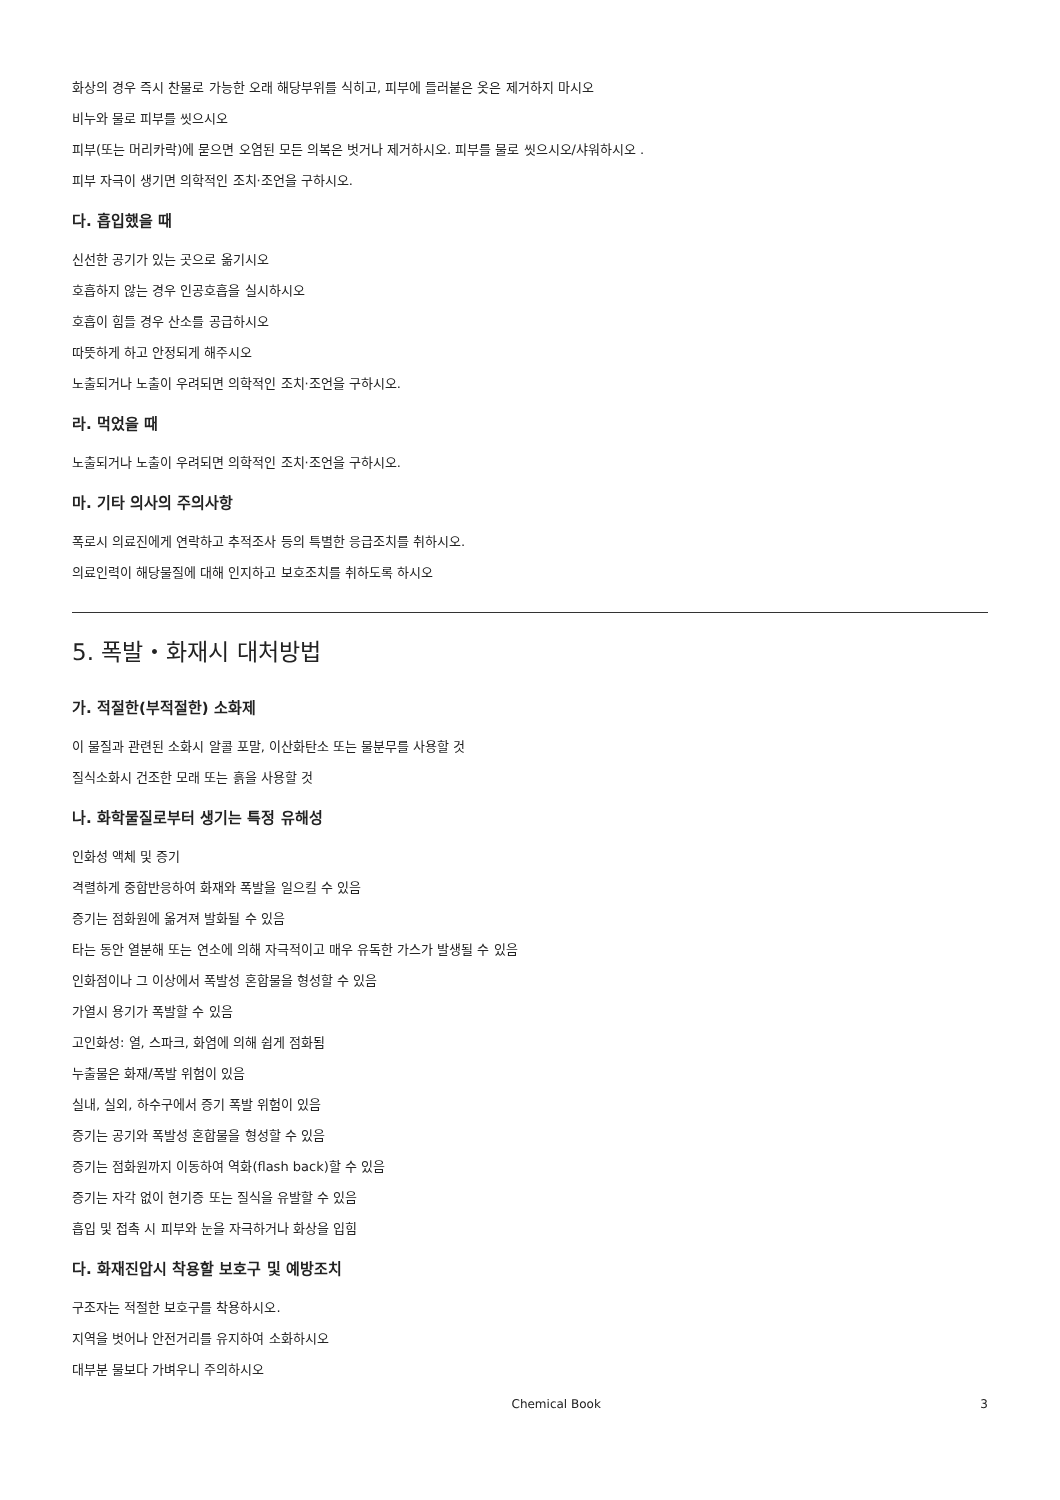화상의 경우 즉시 찬물로 가능한 오래 해당부위를 식히고, 피부에 들러붙은 옷은 제거하지 마시오
비누와 물로 피부를 씻으시오
피부(또는 머리카락)에 묻으면 오염된 모든 의복은 벗거나 제거하시오. 피부를 물로 씻으시오/샤워하시오 .
피부 자극이 생기면 의학적인 조치·조언을 구하시오.
다. 흡입했을 때
신선한 공기가 있는 곳으로 옮기시오
호흡하지 않는 경우 인공호흡을 실시하시오
호흡이 힘들 경우 산소를 공급하시오
따뜻하게 하고 안정되게 해주시오
노출되거나 노출이 우려되면 의학적인 조치·조언을 구하시오.
라. 먹었을 때
노출되거나 노출이 우려되면 의학적인 조치·조언을 구하시오.
마. 기타 의사의 주의사항
폭로시 의료진에게 연락하고 추적조사 등의 특별한 응급조치를 취하시오.
의료인력이 해당물질에 대해 인지하고 보호조치를 취하도록 하시오
5. 폭발・화재시 대처방법
가. 적절한(부적절한) 소화제
이 물질과 관련된 소화시 알콜 포말, 이산화탄소 또는 물분무를 사용할 것
질식소화시 건조한 모래 또는 흙을 사용할 것
나. 화학물질로부터 생기는 특정 유해성
인화성 액체 및 증기
격렬하게 중합반응하여 화재와 폭발을 일으킬 수 있음
증기는 점화원에 옮겨져 발화될 수 있음
타는 동안 열분해 또는 연소에 의해 자극적이고 매우 유독한 가스가 발생될 수 있음
인화점이나 그 이상에서 폭발성 혼합물을 형성할 수 있음
가열시 용기가 폭발할 수 있음
고인화성: 열, 스파크, 화염에 의해 쉽게 점화됨
누출물은 화재/폭발 위험이 있음
실내, 실외, 하수구에서 증기 폭발 위험이 있음
증기는 공기와 폭발성 혼합물을 형성할 수 있음
증기는 점화원까지 이동하여 역화(flash back)할 수 있음
증기는 자각 없이 현기증 또는 질식을 유발할 수 있음
흡입 및 접촉 시 피부와 눈을 자극하거나 화상을 입힘
다. 화재진압시 착용할 보호구 및 예방조치
구조자는 적절한 보호구를 착용하시오.
지역을 벗어나 안전거리를 유지하여 소화하시오
대부분 물보다 가벼우니 주의하시오
Chemical Book 3